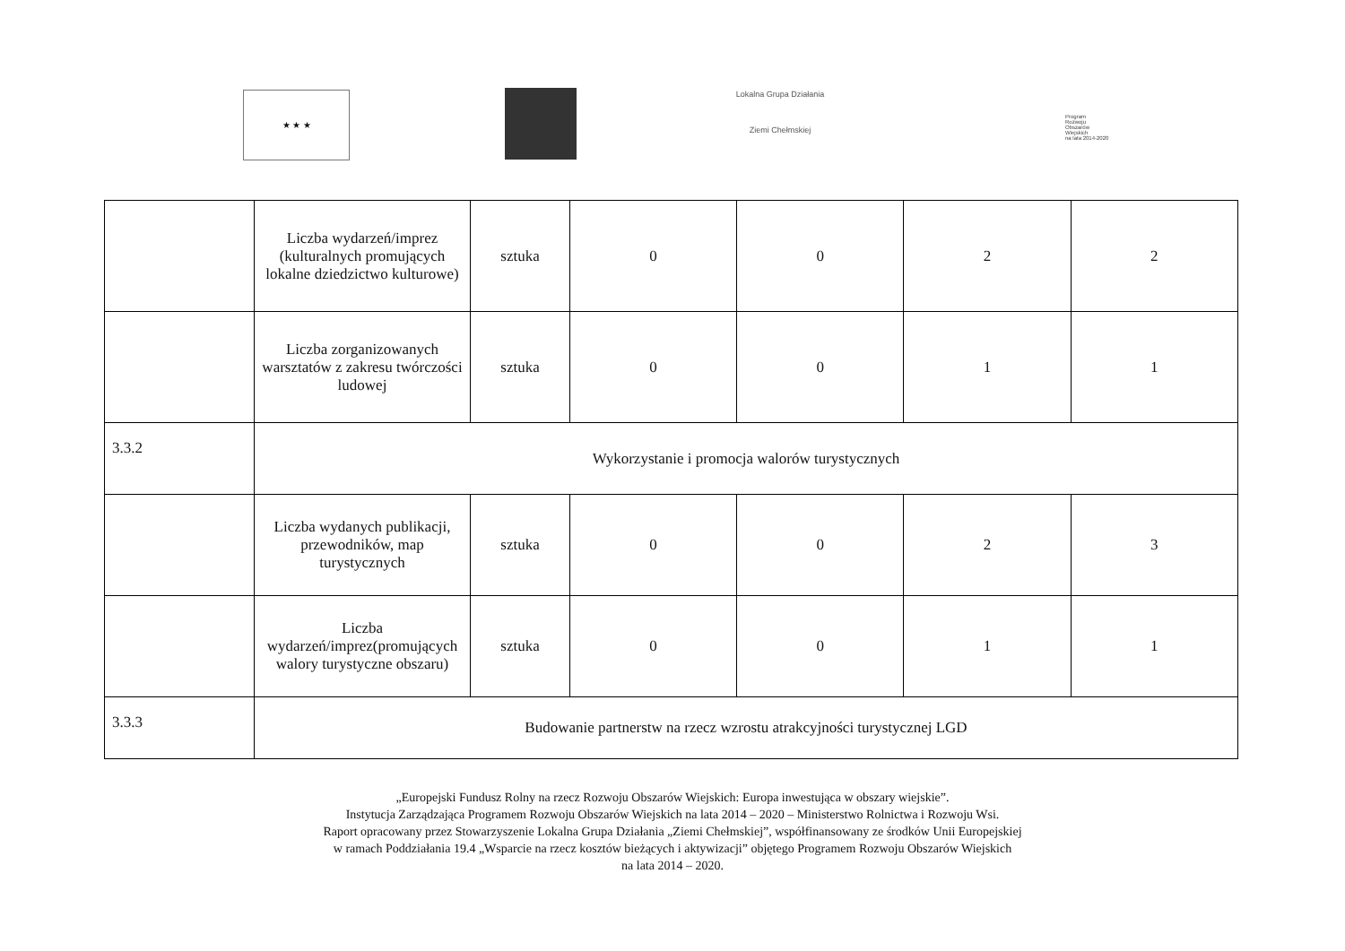★ ★ ★
Lokalna Grupa Działania
Ziemi Chełmskiej
Program
Rozwoju
Obszarów
Wiejskich
na lata 2014-2020
| | Liczba wydarzeń/imprez (kulturalnych promujących lokalne dziedzictwo kulturowe) | sztuka | 0 | 0 | 2 | 2 |
| | Liczba zorganizowanych warsztatów z zakresu twórczości ludowej | sztuka | 0 | 0 | 1 | 1 |
| 3.3.2 | Wykorzystanie i promocja walorów turystycznych | | | | | |
| | Liczba wydanych publikacji, przewodników, map turystycznych | sztuka | 0 | 0 | 2 | 3 |
| | Liczba wydarzeń/imprez(promujących walory turystyczne obszaru) | sztuka | 0 | 0 | 1 | 1 |
| 3.3.3 | Budowanie partnerstw na rzecz wzrostu atrakcyjności turystycznej LGD | | | | | |
„Europejski Fundusz Rolny na rzecz Rozwoju Obszarów Wiejskich: Europa inwestująca w obszary wiejskie”.
Instytucja Zarządzająca Programem Rozwoju Obszarów Wiejskich na lata 2014 – 2020 – Ministerstwo Rolnictwa i Rozwoju Wsi.
Raport opracowany przez Stowarzyszenie Lokalna Grupa Działania „Ziemi Chełmskiej”, współfinansowany ze środków Unii Europejskiej
w ramach Poddziałania 19.4 „Wsparcie na rzecz kosztów bieżących i aktywizacji” objętego Programem Rozwoju Obszarów Wiejskich
na lata 2014 – 2020.